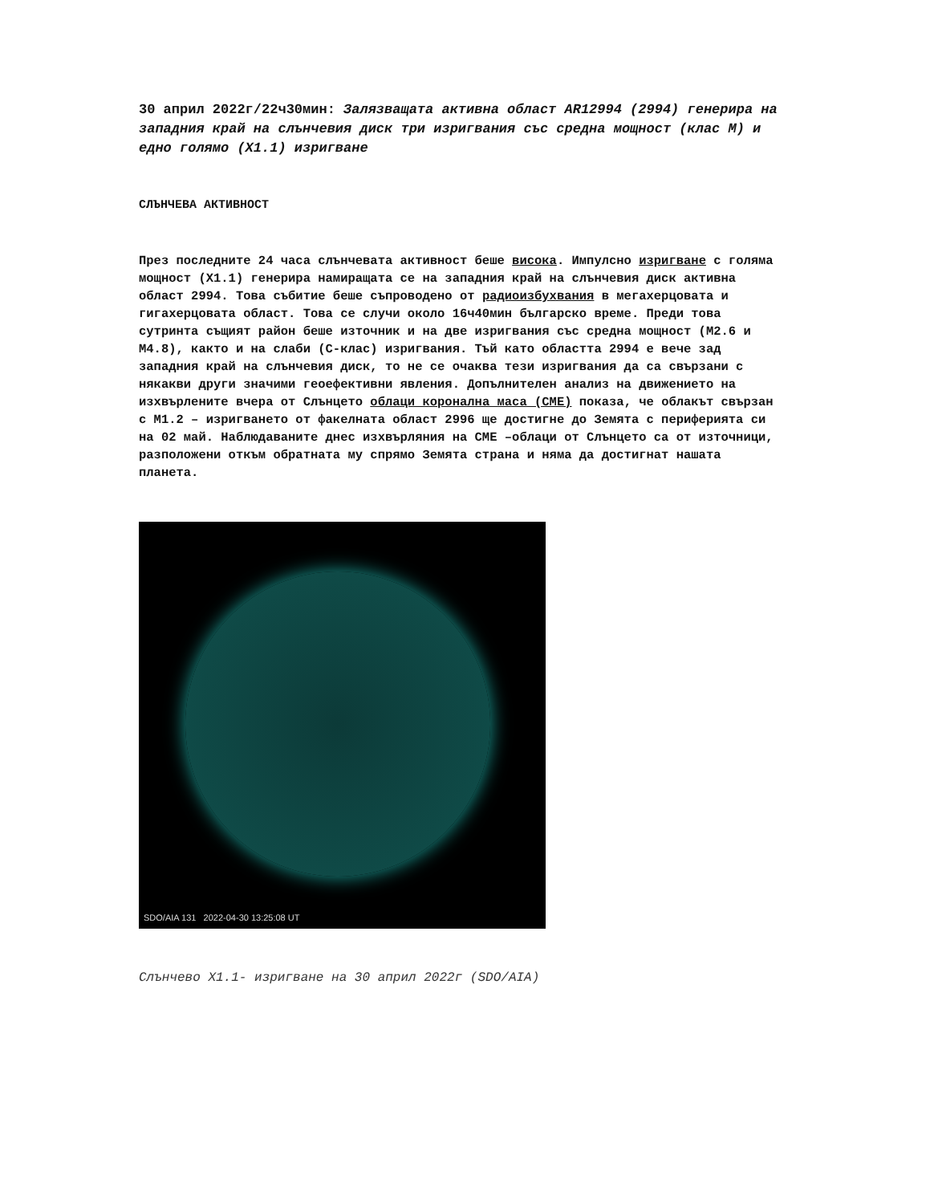30 април 2022г/22ч30мин: Залязващата активна област AR12994 (2994) генерира на западния край на слънчевия диск три изригвания със средна мощност (клас М) и едно голямо (Х1.1) изригване
СЛЪНЧЕВА АКТИВНОСТ
През последните 24 часа слънчевата активност беше висока. Импулсно изригване с голяма мощност (Х1.1) генерира намиращата се на западния край на слънчевия диск активна област 2994. Това събитие беше съпроводено от радиоизбухвания в мегахерцовата и гигахерцовата област. Това се случи около 16ч40мин българско време. Преди това сутринта същият район беше източник и на две изригвания със средна мощност (М2.6 и М4.8), както и на слаби (С-клас) изригвания. Тъй като областта 2994 е вече зад западния край на слънчевия диск, то не се очаква тези изригвания да са свързани с някакви други значими геоефективни явления. Допълнителен анализ на движението на изхвърлените вчера от Слънцето облаци коронална маса (СМЕ) показа, че облакът свързан с М1.2 – изригването от факелната област 2996 ще достигне до Земята с периферията си на 02 май. Наблюдаваните днес изхвърляния на СМЕ –облаци от Слънцето са от източници, разположени откъм обратната му спрямо Земята страна и няма да достигнат нашата планета.
SDO/AIA 131 2022-04-30 13:25:08 UT
Слънчево Х1.1- изригване на 30 април 2022г (SDO/AIA)